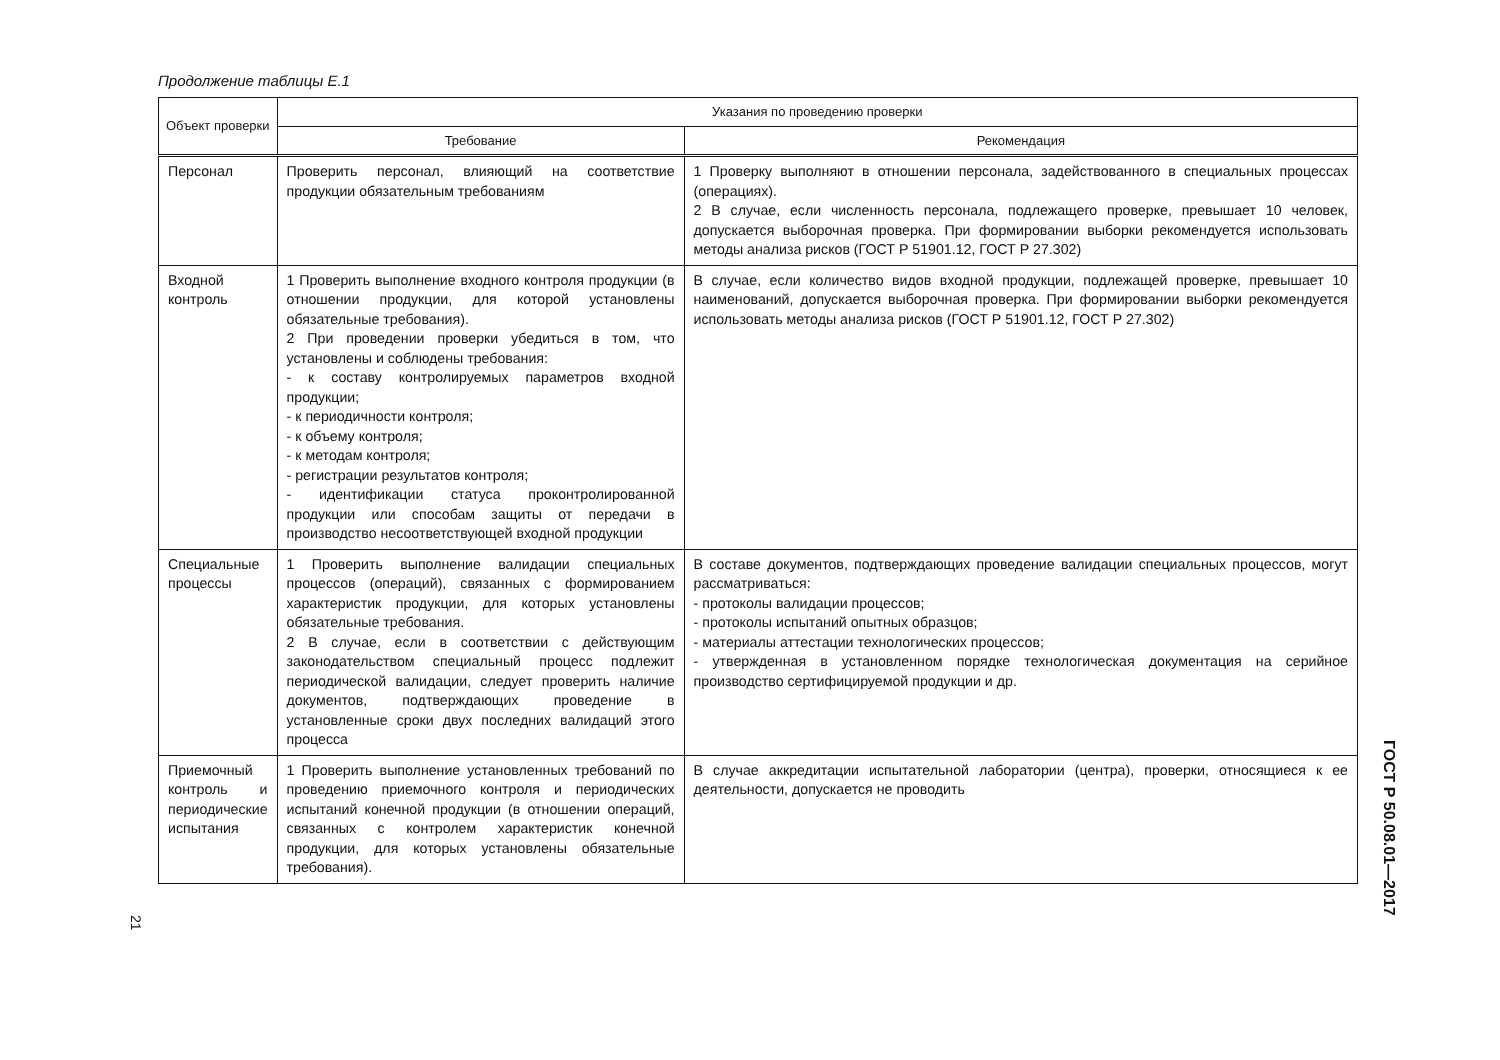Продолжение таблицы Е.1
| Объект проверки | Указания по проведению проверки | |
| --- | --- | --- |
| | Требование | Рекомендация |
| Персонал | Проверить персонал, влияющий на соответствие продукции обязательным требованиям | 1 Проверку выполняют в отношении персонала, задействованного в специальных процессах (операциях). 2 В случае, если численность персонала, подлежащего проверке, превышает 10 человек, допускается выборочная проверка. При формировании выборки рекомендуется использовать методы анализа рисков (ГОСТ Р 51901.12, ГОСТ Р 27.302) |
| Входной контроль | 1 Проверить выполнение входного контроля продукции (в отношении продукции, для которой установлены обязательные требования). 2 При проведении проверки убедиться в том, что установлены и соблюдены требования: - к составу контролируемых параметров входной продукции; - к периодичности контроля; - к объему контроля; - к методам контроля; - регистрации результатов контроля; - идентификации статуса проконтролированной продукции или способам защиты от передачи в производство несоответствующей входной продукции | В случае, если количество видов входной продукции, подлежащей проверке, превышает 10 наименований, допускается выборочная проверка. При формировании выборки рекомендуется использовать методы анализа рисков (ГОСТ Р 51901.12, ГОСТ Р 27.302) |
| Специальные процессы | 1 Проверить выполнение валидации специальных процессов (операций), связанных с формированием характеристик продукции, для которых установлены обязательные требования. 2 В случае, если в соответствии с действующим законодательством специальный процесс подлежит периодической валидации, следует проверить наличие документов, подтверждающих проведение в установленные сроки двух последних валидаций этого процесса | В составе документов, подтверждающих проведение валидации специальных процессов, могут рассматриваться: - протоколы валидации процессов; - протоколы испытаний опытных образцов; - материалы аттестации технологических процессов; - утвержденная в установленном порядке технологическая документация на серийное производство сертифицируемой продукции и др. |
| Приемочный контроль и периодические испытания | 1 Проверить выполнение установленных требований по проведению приемочного контроля и периодических испытаний конечной продукции (в отношении операций, связанных с контролем характеристик конечной продукции, для которых установлены обязательные требования). | В случае аккредитации испытательной лаборатории (центра), проверки, относящиеся к ее деятельности, допускается не проводить |
ГОСТ Р 50.08.01—2017
21